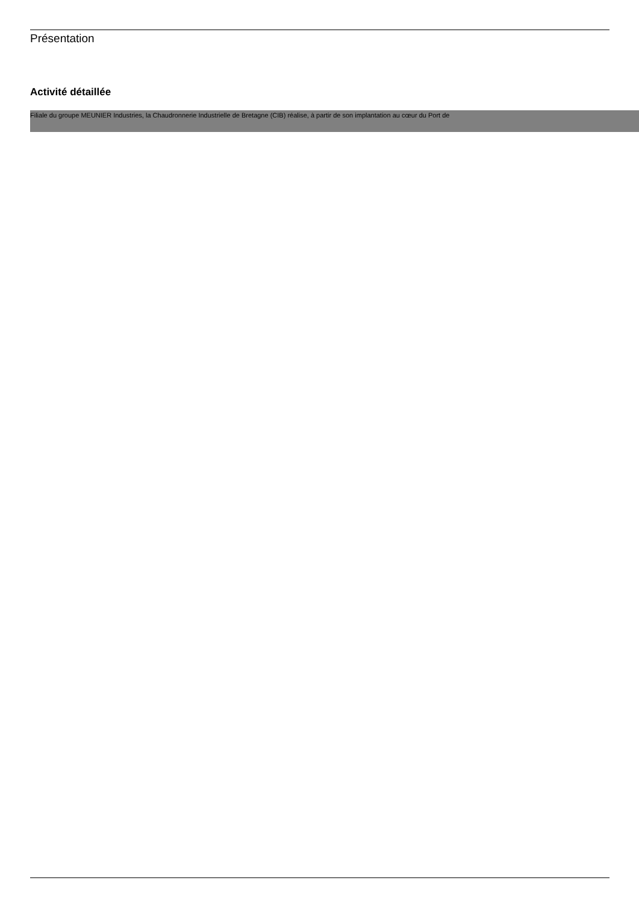Présentation
Activité détaillée
Filiale du groupe MEUNIER Industries, la Chaudronnerie Industrielle de Bretagne (CIB) réalise, à partir de son implantation au cœur du Port de